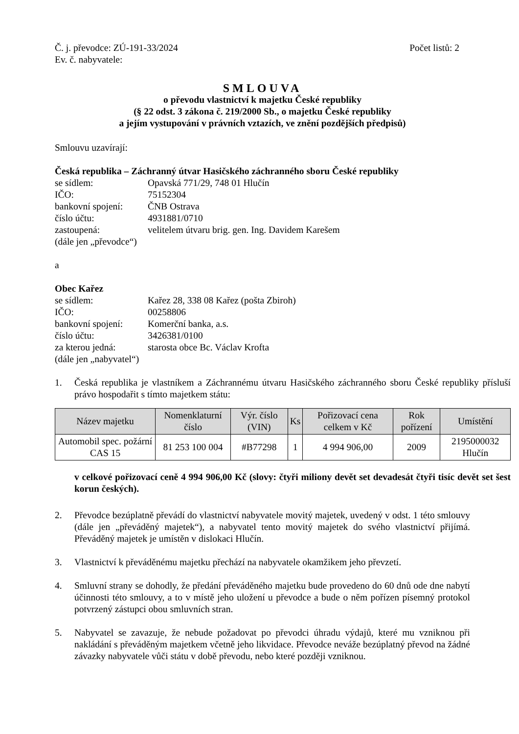Č. j. převodce: ZÚ-191-33/2024 Počet listů: 2
Ev. č. nabyvatele:
SMLOUVA
o převodu vlastnictví k majetku České republiky
(§ 22 odst. 3 zákona č. 219/2000 Sb., o majetku České republiky
a jejím vystupování v právních vztazích, ve znění pozdějších předpisů)
Smlouvu uzavírají:
Česká republika – Záchranný útvar Hasičského záchranného sboru České republiky
se sídlem: Opavská 771/29, 748 01 Hlučín IČO: 75152304 bankovní spojení: ČNB Ostrava číslo účtu: 4931881/0710 zastoupená: velitelem útvaru brig. gen. Ing. Davidem Karešem
(dále jen „převodce“)
a
Obec Kařez
se sídlem: Kařez 28, 338 08 Kařez (pošta Zbiroh) IČO: 00258806 bankovní spojení: Komerční banka, a.s. číslo účtu: 3426381/0100 za kterou jedná: starosta obce Bc. Václav Krofta
(dále jen „nabyvatel“)
1. Česká republika je vlastníkem a Záchrannému útvaru Hasičského záchranného sboru České republiky přísluší právo hospodařit s tímto majetkem státu:
| Název majetku | Nomenklaturní číslo | Výr. číslo (VIN) | Ks | Pořizovací cena celkem v Kč | Rok pořízení | Umístění |
| --- | --- | --- | --- | --- | --- | --- |
| Automobil spec. požární CAS 15 | 81 253 100 004 | #B77298 | 1 | 4 994 906,00 | 2009 | 2195000032 Hlučín |
v celkové pořizovací ceně 4 994 906,00 Kč (slovy: čtyři miliony devět set devadesát čtyři tisíc devět set šest korun českých).
2. Převodce bezúplatně převádí do vlastnictví nabyvatele movitý majetek, uvedený v odst. 1 této smlouvy (dále jen „převáděný majetek“), a nabyvatel tento movitý majetek do svého vlastnictví přijímá. Převáděný majetek je umístěn v dislokaci Hlučín.
3. Vlastnictví k převáděnému majetku přechází na nabyvatele okamžikem jeho převzetí.
4. Smluvní strany se dohodly, že předání převáděného majetku bude provedeno do 60 dnů ode dne nabytí účinnosti této smlouvy, a to v místě jeho uložení u převodce a bude o něm pořízen písemný protokol potvrzený zástupci obou smluvních stran.
5. Nabyvatel se zavazuje, že nebude požadovat po převodci úhradu výdajů, které mu vzniknou při nakládání s převáděným majetkem včetně jeho likvidace. Převodce neváže bezúplatný převod na žádné závazky nabyvatele vůči státu v době převodu, nebo které později vzniknou.